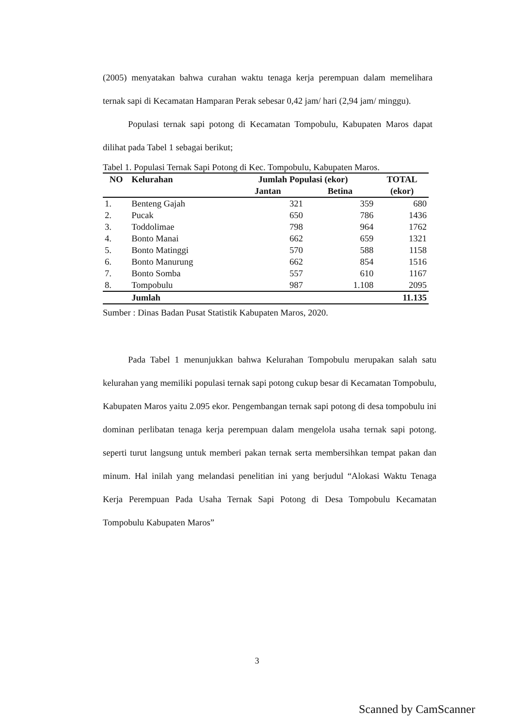(2005) menyatakan bahwa curahan waktu tenaga kerja perempuan dalam memelihara ternak sapi di Kecamatan Hamparan Perak sebesar 0,42 jam/ hari (2,94 jam/ minggu).
Populasi ternak sapi potong di Kecamatan Tompobulu, Kabupaten Maros dapat dilihat pada Tabel 1 sebagai berikut;
Tabel 1. Populasi Ternak Sapi Potong di Kec. Tompobulu, Kabupaten Maros.
| NO | Kelurahan | Jumlah Populasi (ekor) | | TOTAL |
| --- | --- | --- | --- | --- |
| | | Jantan | Betina | (ekor) |
| 1. | Benteng Gajah | 321 | 359 | 680 |
| 2. | Pucak | 650 | 786 | 1436 |
| 3. | Toddolimae | 798 | 964 | 1762 |
| 4. | Bonto Manai | 662 | 659 | 1321 |
| 5. | Bonto Matinggi | 570 | 588 | 1158 |
| 6. | Bonto Manurung | 662 | 854 | 1516 |
| 7. | Bonto Somba | 557 | 610 | 1167 |
| 8. | Tompobulu | 987 | 1.108 | 2095 |
| | Jumlah | | | 11.135 |
Sumber : Dinas Badan Pusat Statistik Kabupaten Maros, 2020.
Pada Tabel 1 menunjukkan bahwa Kelurahan Tompobulu merupakan salah satu kelurahan yang memiliki populasi ternak sapi potong cukup besar di Kecamatan Tompobulu, Kabupaten Maros yaitu 2.095 ekor. Pengembangan ternak sapi potong di desa tompobulu ini dominan perlibatan tenaga kerja perempuan dalam mengelola usaha ternak sapi potong. seperti turut langsung untuk memberi pakan ternak serta membersihkan tempat pakan dan minum. Hal inilah yang melandasi penelitian ini yang berjudul “Alokasi Waktu Tenaga Kerja Perempuan Pada Usaha Ternak Sapi Potong di Desa Tompobulu Kecamatan Tompobulu Kabupaten Maros”
3
Scanned by CamScanner